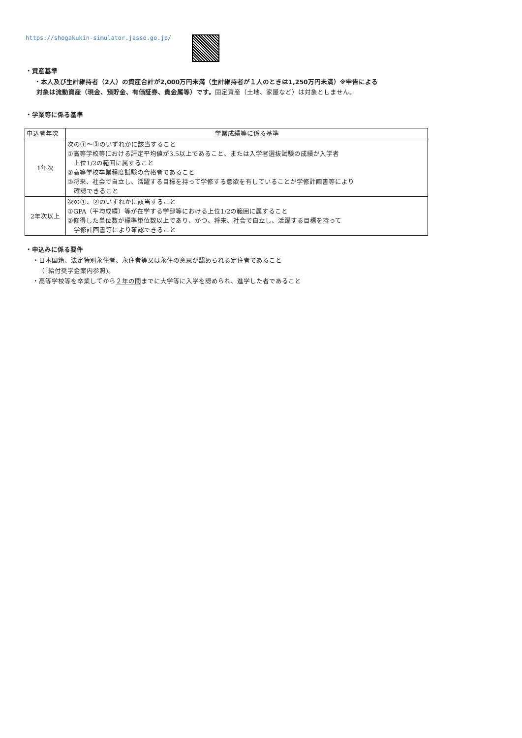https://shogakukin-simulator.jasso.go.jp/
・資産基準
・本人及び生計維持者（2人）の資産合計が2,000万円未満（生計維持者が１人のときは1,250万円未満）※申告による
対象は流動資産（現金、預貯金、有価証券、貴金属等）です。固定資産（土地、家屋など）は対象としません。
・学業等に係る基準
| 申込者年次 | 学業成績等に係る基準 |
| --- | --- |
| 1年次 | 次の①～③のいずれかに該当すること ①高等学校等における評定平均値が3.5以上であること、または入学者選抜試験の成績が入学者 上位1/2の範囲に属すること ②高等学校卒業程度試験の合格者であること ③将来、社会で自立し、活躍する目標を持って学修する意欲を有していることが学修計画書等により 確認できること |
| 2年次以上 | 次の①、②のいずれかに該当すること ①GPA（平均成績）等が在学する学部等における上位1/2の範囲に属すること ②修得した単位数が標準単位数以上であり、かつ、将来、社会で自立し、活躍する目標を持って 学修計画書等により確認できること |
・申込みに係る要件
・日本国籍、法定特別永住者、永住者等又は永住の意思が認められる定住者であること
（「給付奨学金案内参照)。
・高等学校等を卒業してから２年の間までに大学等に入学を認められ、進学した者であること